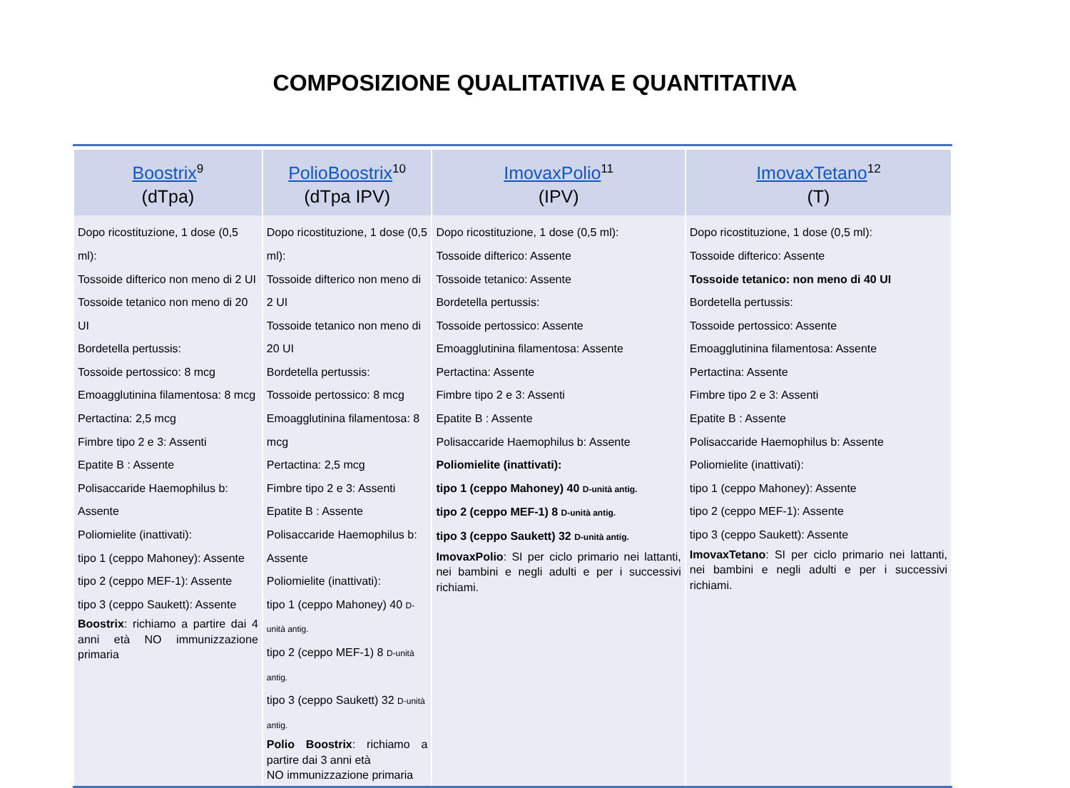COMPOSIZIONE QUALITATIVA E QUANTITATIVA
| Boostrix<sup>9</sup> (dTpa) | PolioBoostrix<sup>10</sup> (dTpa IPV) | ImovaxPolio<sup>11</sup> (IPV) | ImovaxTetano<sup>12</sup> (T) |
| --- | --- | --- | --- |
| Dopo ricostituzione, 1 dose (0,5 ml): Tossoide difterico non meno di 2 UI Tossoide tetanico non meno di 20 UI Bordetella pertussis: Tossoide pertossico: 8 mcg Emoagglutinina filamentosa: 8 mcg Pertactina: 2,5 mcg Fimbre tipo 2 e 3: Assenti Epatite B : Assente Polisaccaride Haemophilus b: Assente Poliomielite (inattivati): tipo 1 (ceppo Mahoney): Assente tipo 2 (ceppo MEF-1): Assente tipo 3 (ceppo Saukett): Assente Boostrix : richiamo a partire dai 4 anni età NO immunizzazione primaria | Dopo ricostituzione, 1 dose (0,5 ml): Tossoide difterico non meno di 2 UI Tossoide tetanico non meno di 20 UI Bordetella pertussis: Tossoide pertossico: 8 mcg Emoagglutinina filamentosa: 8 mcg Pertactina: 2,5 mcg Fimbre tipo 2 e 3: Assenti Epatite B : Assente Polisaccaride Haemophilus b: Assente Poliomielite (inattivati): tipo 1 (ceppo Mahoney) 40 D-unità antig. tipo 2 (ceppo MEF-1) 8 D-unità antig. tipo 3 (ceppo Saukett) 32 D-unità antig. Polio Boostrix : richiamo a partire dai 3 anni età NO immunizzazione primaria | Dopo ricostituzione, 1 dose (0,5 ml): Tossoide difterico: Assente Tossoide tetanico: Assente Bordetella pertussis: Tossoide pertossico: Assente Emoagglutinina filamentosa: Assente Pertactina: Assente Fimbre tipo 2 e 3: Assenti Epatite B : Assente Polisaccaride Haemophilus b: Assente Poliomielite (inattivati): tipo 1 (ceppo Mahoney) 40 D-unità antig. tipo 2 (ceppo MEF-1) 8 D-unità antig. tipo 3 (ceppo Saukett) 32 D-unità antig. ImovaxPolio : SI per ciclo primario nei lattanti, nei bambini e negli adulti e per i successivi richiami. | Dopo ricostituzione, 1 dose (0,5 ml): Tossoide difterico: Assente Tossoide tetanico: non meno di 40 UI Bordetella pertussis: Tossoide pertossico: Assente Emoagglutinina filamentosa: Assente Pertactina: Assente Fimbre tipo 2 e 3: Assenti Epatite B : Assente Polisaccaride Haemophilus b: Assente Poliomielite (inattivati): tipo 1 (ceppo Mahoney): Assente tipo 2 (ceppo MEF-1): Assente tipo 3 (ceppo Saukett): Assente ImovaxTetano : SI per ciclo primario nei lattanti, nei bambini e negli adulti e per i successivi richiami. |